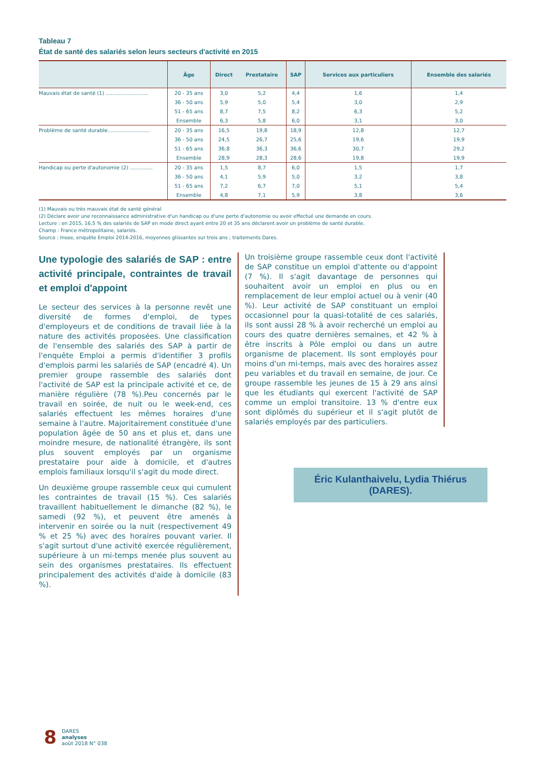Tableau 7
État de santé des salariés selon leurs secteurs d'activité en 2015
| | Âge | Direct | Prestataire | SAP | Services aux particuliers | Ensemble des salariés |
| --- | --- | --- | --- | --- | --- | --- |
| Mauvais état de santé (1) .......................... | 20 - 35 ans | 3,0 | 5,2 | 4,4 | 1,6 | 1,4 |
| | 36 - 50 ans | 5,9 | 5,0 | 5,4 | 3,0 | 2,9 |
| | 51 - 65 ans | 8,7 | 7,5 | 8,2 | 6,3 | 5,2 |
| | Ensemble | 6,3 | 5,8 | 6,0 | 3,1 | 3,0 |
| Problème de santé durable.......................... | 20 - 35 ans | 16,5 | 19,8 | 18,9 | 12,8 | 12,7 |
| | 36 - 50 ans | 24,5 | 26,7 | 25,6 | 19,6 | 19,9 |
| | 51 - 65 ans | 36,8 | 36,3 | 36,6 | 30,7 | 29,2 |
| | Ensemble | 28,9 | 28,3 | 28,6 | 19,8 | 19,9 |
| Handicap ou perte d'autonomie (2) .............. | 20 - 35 ans | 1,5 | 8,7 | 6,0 | 1,5 | 1,7 |
| | 36 - 50 ans | 4,1 | 5,9 | 5,0 | 3,2 | 3,8 |
| | 51 - 65 ans | 7,2 | 6,7 | 7,0 | 5,1 | 5,4 |
| | Ensemble | 4,8 | 7,1 | 5,9 | 3,8 | 3,6 |
(1) Mauvais ou très mauvais état de santé général
(2) Déclare avoir une reconnaissance administrative d'un handicap ou d'une perte d'autonomie ou avoir effectué une demande en cours.
Lecture : en 2015, 16,5 % des salariés de SAP en mode direct ayant entre 20 et 35 ans déclarent avoir un problème de santé durable.
Champ : France métropolitaine, salariés.
Source : Insee, enquête Emploi 2014-2016, moyennes glissantes sur trois ans ; traitements Dares.
Une typologie des salariés de SAP : entre activité principale, contraintes de travail et emploi d'appoint
Le secteur des services à la personne revêt une diversité de formes d'emploi, de types d'employeurs et de conditions de travail liée à la nature des activités proposées. Une classification de l'ensemble des salariés des SAP à partir de l'enquête Emploi a permis d'identifier 3 profils d'emplois parmi les salariés de SAP (encadré 4). Un premier groupe rassemble des salariés dont l'activité de SAP est la principale activité et ce, de manière régulière (78 %).Peu concernés par le travail en soirée, de nuit ou le week-end, ces salariés effectuent les mêmes horaires d'une semaine à l'autre. Majoritairement constituée d'une population âgée de 50 ans et plus et, dans une moindre mesure, de nationalité étrangère, ils sont plus souvent employés par un organisme prestataire pour aide à domicile, et d'autres emplois familiaux lorsqu'il s'agit du mode direct.
Un deuxième groupe rassemble ceux qui cumulent les contraintes de travail (15 %). Ces salariés travaillent habituellement le dimanche (82 %), le samedi (92 %), et peuvent être amenés à intervenir en soirée ou la nuit (respectivement 49 % et 25 %) avec des horaires pouvant varier. Il s'agit surtout d'une activité exercée régulièrement, supérieure à un mi-temps menée plus souvent au sein des organismes prestataires. Ils effectuent principalement des activités d'aide à domicile (83 %).
Un troisième groupe rassemble ceux dont l'activité de SAP constitue un emploi d'attente ou d'appoint (7 %). Il s'agit davantage de personnes qui souhaitent avoir un emploi en plus ou en remplacement de leur emploi actuel ou à venir (40 %). Leur activité de SAP constituant un emploi occasionnel pour la quasi-totalité de ces salariés, ils sont aussi 28 % à avoir recherché un emploi au cours des quatre dernières semaines, et 42 % à être inscrits à Pôle emploi ou dans un autre organisme de placement. Ils sont employés pour moins d'un mi-temps, mais avec des horaires assez peu variables et du travail en semaine, de jour. Ce groupe rassemble les jeunes de 15 à 29 ans ainsi que les étudiants qui exercent l'activité de SAP comme un emploi transitoire. 13 % d'entre eux sont diplômés du supérieur et il s'agit plutôt de salariés employés par des particuliers.
Éric Kulanthaivelu, Lydia Thiérus (DARES).
8
DARES
analyses
août 2018 N° 038